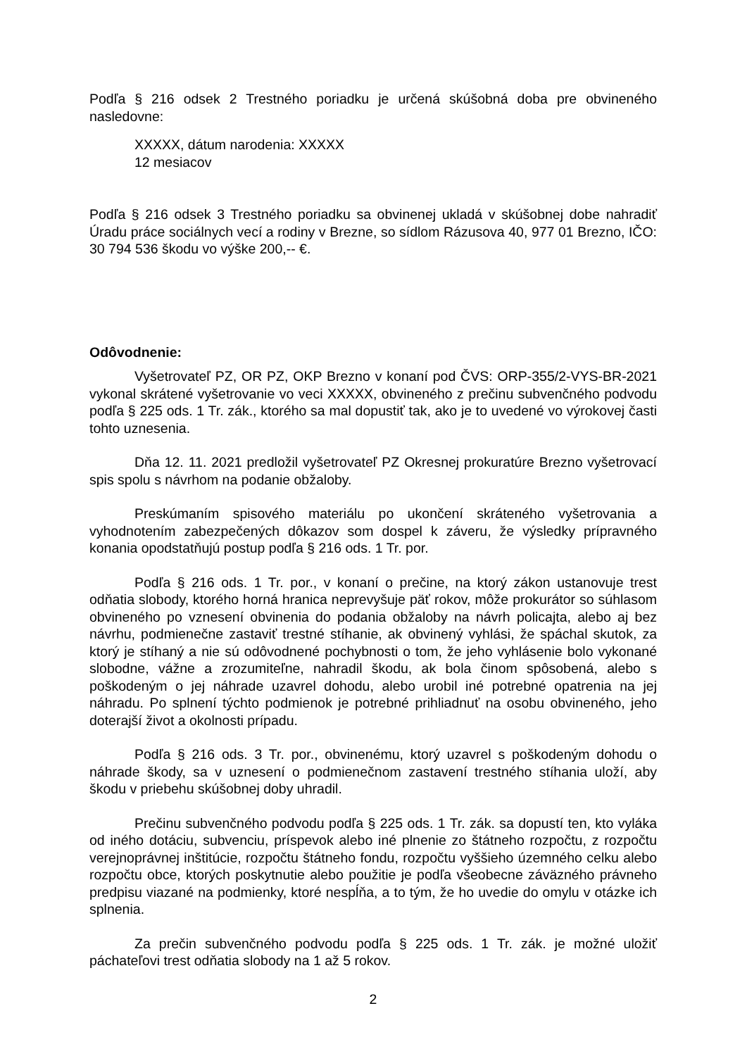Podľa § 216 odsek 2 Trestného poriadku je určená skúšobná doba pre obvineného nasledovne:
XXXXX, dátum narodenia: XXXXX
12 mesiacov
Podľa § 216 odsek 3 Trestného poriadku sa obvinenej ukladá v skúšobnej dobe nahradiť Úradu práce sociálnych vecí a rodiny v Brezne, so sídlom Rázusova 40, 977 01 Brezno, IČO: 30 794 536 škodu vo výške 200,-- €.
Odôvodnenie:
Vyšetrovateľ PZ, OR PZ, OKP Brezno v konaní pod ČVS: ORP-355/2-VYS-BR-2021 vykonal skrátené vyšetrovanie vo veci XXXXX, obvineného z prečinu subvenčného podvodu podľa § 225 ods. 1 Tr. zák., ktorého sa mal dopustiť tak, ako je to uvedené vo výrokovej časti tohto uznesenia.
Dňa 12. 11. 2021 predložil vyšetrovateľ PZ Okresnej prokuratúre Brezno vyšetrovací spis spolu s návrhom na podanie obžaloby.
Preskúmaním spisového materiálu po ukončení skráteného vyšetrovania a vyhodnotením zabezpečených dôkazov som dospel k záveru, že výsledky prípravného konania opodstatňujú postup podľa § 216 ods. 1 Tr. por.
Podľa § 216 ods. 1 Tr. por., v konaní o prečine, na ktorý zákon ustanovuje trest odňatia slobody, ktorého horná hranica neprevyšuje päť rokov, môže prokurátor so súhlasom obvineného po vznesení obvinenia do podania obžaloby na návrh policajta, alebo aj bez návrhu, podmienečne zastaviť trestné stíhanie, ak obvinený vyhlási, že spáchal skutok, za ktorý je stíhaný a nie sú odôvodnené pochybnosti o tom, že jeho vyhlásenie bolo vykonané slobodne, vážne a zrozumiteľne, nahradil škodu, ak bola činom spôsobená, alebo s poškodeným o jej náhrade uzavrel dohodu, alebo urobil iné potrebné opatrenia na jej náhradu. Po splnení týchto podmienok je potrebné prihliadnuť na osobu obvineného, jeho doterajší život a okolnosti prípadu.
Podľa § 216 ods. 3 Tr. por., obvinenému, ktorý uzavrel s poškodeným dohodu o náhrade škody, sa v uznesení o podmienečnom zastavení trestného stíhania uloží, aby škodu v priebehu skúšobnej doby uhradil.
Prečinu subvenčného podvodu podľa § 225 ods. 1 Tr. zák. sa dopustí ten, kto vyláka od iného dotáciu, subvenciu, príspevok alebo iné plnenie zo štátneho rozpočtu, z rozpočtu verejnoprávnej inštitúcie, rozpočtu štátneho fondu, rozpočtu vyššieho územného celku alebo rozpočtu obce, ktorých poskytnutie alebo použitie je podľa všeobecne záväzného právneho predpisu viazané na podmienky, ktoré nespĺňa, a to tým, že ho uvedie do omylu v otázke ich splnenia.
Za prečin subvenčného podvodu podľa § 225 ods. 1 Tr. zák. je možné uložiť páchateľovi trest odňatia slobody na 1 až 5 rokov.
2